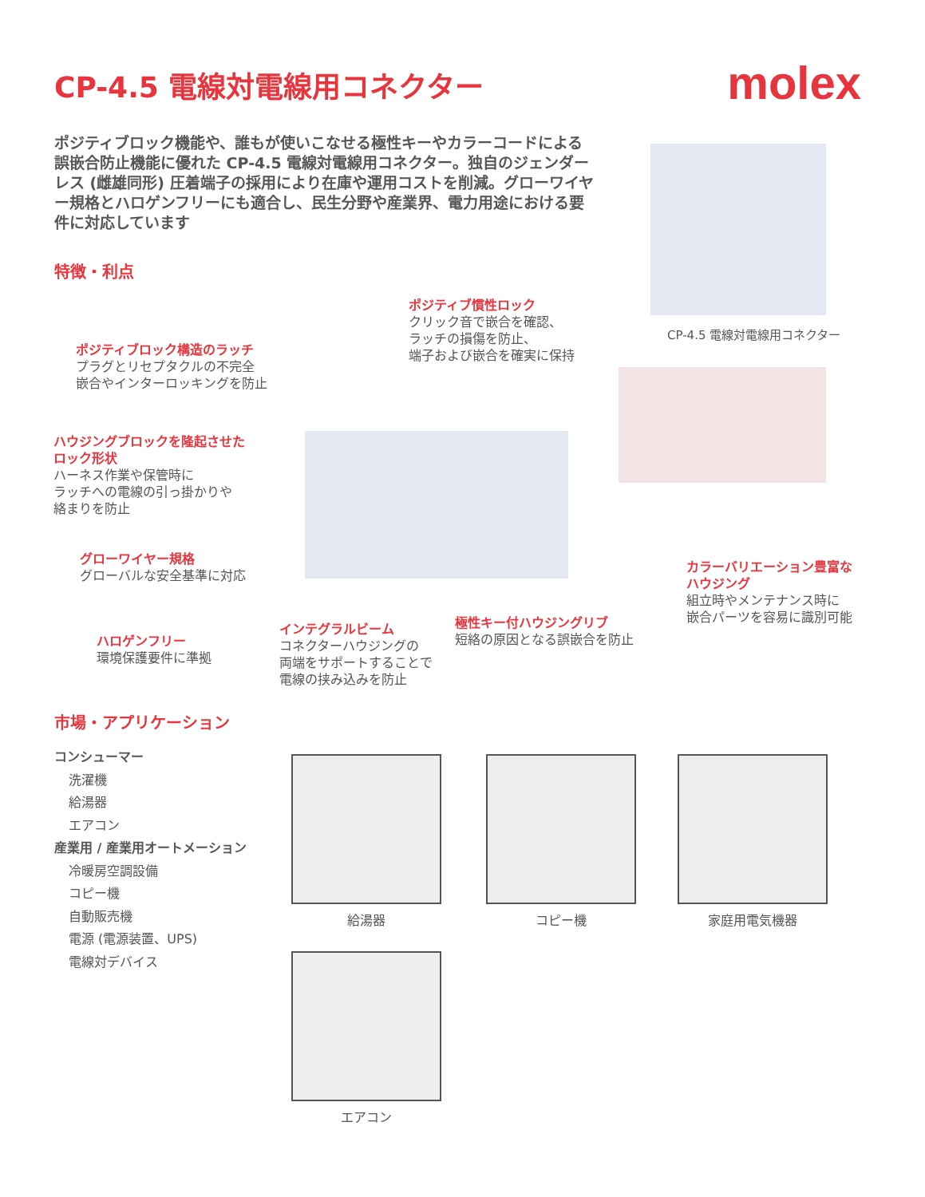CP-4.5 電線対電線用コネクター
molex
ポジティブロック機能や、誰もが使いこなせる極性キーやカラーコードによる誤嵌合防止機能に優れた CP-4.5 電線対電線用コネクター。独自のジェンダーレス (雌雄同形) 圧着端子の採用により在庫や運用コストを削減。グローワイヤー規格とハロゲンフリーにも適合し、民生分野や産業界、電力用途における要件に対応しています
CP-4.5 電線対電線用コネクター
特徴・利点
ポジティブ慣性ロック
クリック音で嵌合を確認、
ラッチの損傷を防止、
端子および嵌合を確実に保持
ポジティブロック構造のラッチ
プラグとリセプタクルの不完全
嵌合やインターロッキングを防止
ハウジングブロックを隆起させた
ロック形状
ハーネス作業や保管時に
ラッチへの電線の引っ掛かりや
絡まりを防止
グローワイヤー規格
グローバルな安全基準に対応
カラーバリエーション豊富な
ハウジング
組立時やメンテナンス時に
嵌合パーツを容易に識別可能
極性キー付ハウジングリブ
短絡の原因となる誤嵌合を防止
インテグラルビーム
コネクターハウジングの
両端をサポートすることで
電線の挟み込みを防止
ハロゲンフリー
環境保護要件に準拠
市場・アプリケーション
コンシューマー
洗濯機
給湯器
エアコン
産業用 / 産業用オートメーション
冷暖房空調設備
コピー機
自動販売機
電源 (電源装置、UPS)
電線対デバイス
給湯器 コピー機 家庭用電気機器
エアコン